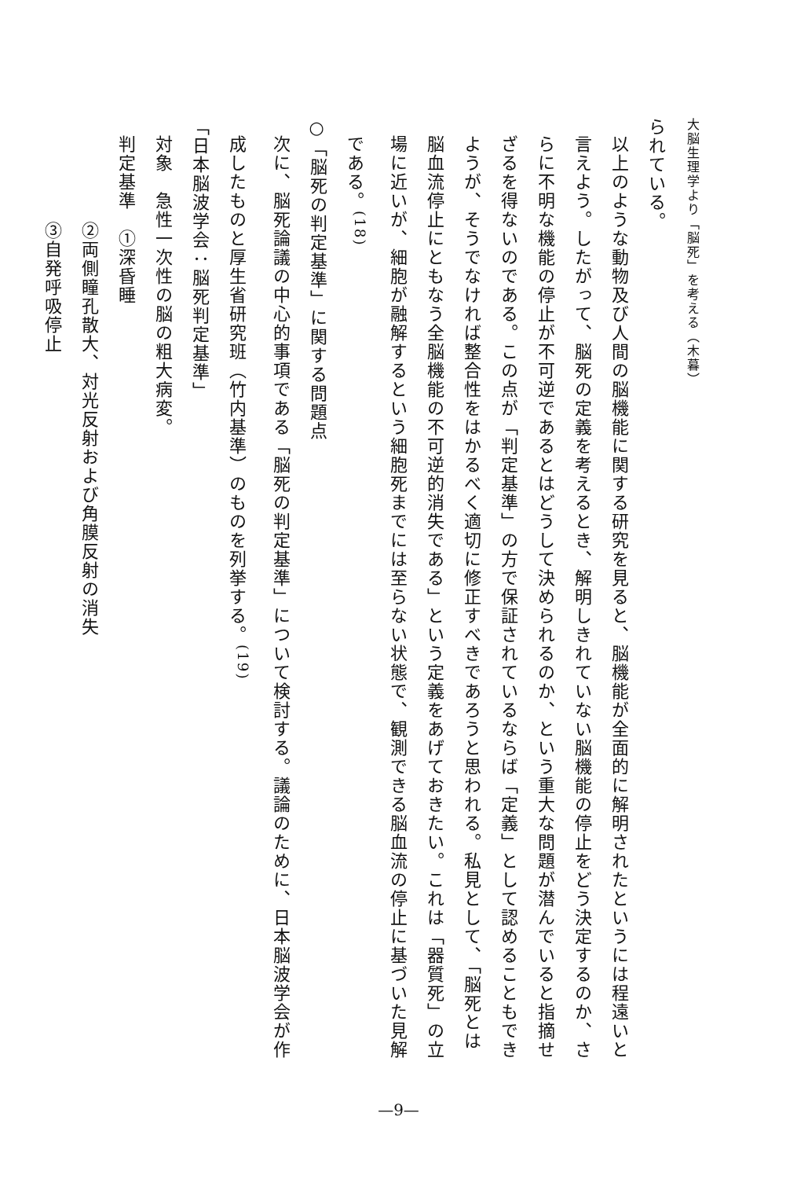大脳生理学より「脳死」を考える（木暮）
られている。
以上のような動物及び人間の脳機能に関する研究を見ると、脳機能が全面的に解明されたというには程遠いと言えよう。したがって、脳死の定義を考えるとき、解明しきれていない脳機能の停止をどう決定するのか、さらに不明な機能の停止が不可逆であるとはどうして決められるのか、という重大な問題が潜んでいると指摘せざるを得ないのである。この点が「判定基準」の方で保証されているならば「定義」として認めることもできようが、そうでなければ整合性をはかるべく適切に修正すべきであろうと思われる。私見として、「脳死とは脳血流停止にともなう全脳機能の不可逆的消失である」という定義をあげておきたい。これは「器質死」の立場に近いが、細胞が融解するという細胞死までには至らない状態で、観測できる脳血流の停止に基づいた見解である。<sup>(18)</sup>
○「脳死の判定基準」に関する問題点
次に、脳死論議の中心的事項である「脳死の判定基準」について検討する。議論のために、日本脳波学会が作成したものと厚生省研究班（竹内基準）のものを列挙する。<sup>(19)</sup>
「日本脳波学会：脳死判定基準」
対象　急性一次性の脳の粗大病変。
判定基準　①深昏睡
②両側瞳孔散大、対光反射および角膜反射の消失
③自発呼吸停止
—9—